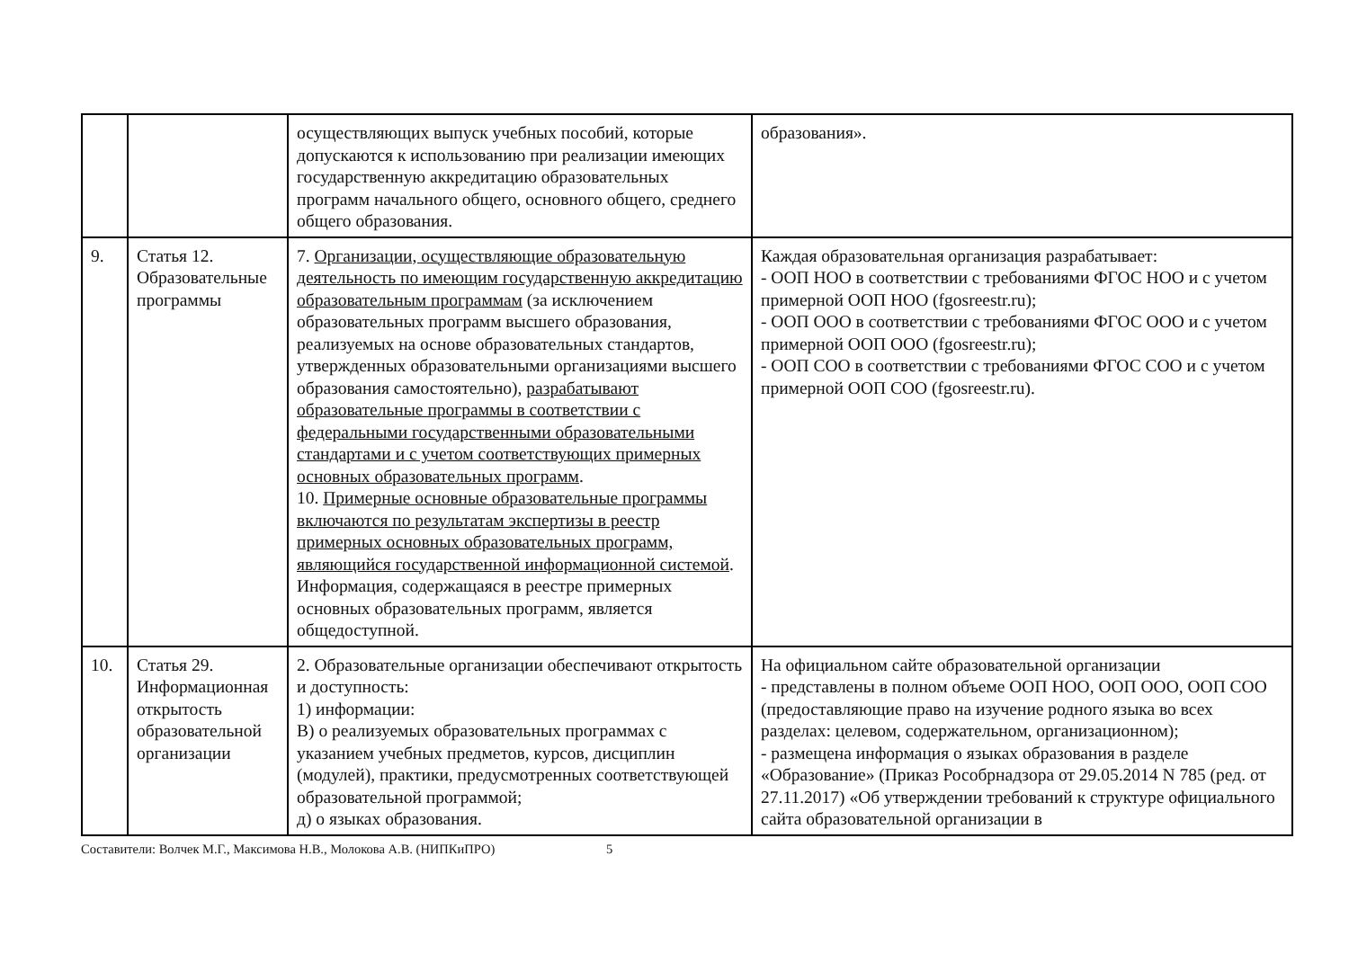| | | осуществляющих выпуск учебных пособий, которые допускаются к использованию при реализации имеющих государственную аккредитацию образовательных программ начального общего, основного общего, среднего общего образования. | образования». |
| 9. | Статья 12. Образовательные программы | 7. Организации, осуществляющие образовательную деятельность по имеющим государственную аккредитацию образовательным программам (за исключением образовательных программ высшего образования, реализуемых на основе образовательных стандартов, утвержденных образовательными организациями высшего образования самостоятельно), разрабатывают образовательные программы в соответствии с федеральными государственными образовательными стандартами и с учетом соответствующих примерных основных образовательных программ . 10. Примерные основные образовательные программы включаются по результатам экспертизы в реестр примерных основных образовательных программ, являющийся государственной информационной системой . Информация, содержащаяся в реестре примерных основных образовательных программ, является общедоступной. | Каждая образовательная организация разрабатывает: - ООП НОО в соответствии с требованиями ФГОС НОО и с учетом примерной ООП НОО (fgosreestr.ru); - ООП ООО в соответствии с требованиями ФГОС ООО и с учетом примерной ООП ООО (fgosreestr.ru); - ООП СОО в соответствии с требованиями ФГОС СОО и с учетом примерной ООП СОО (fgosreestr.ru). |
| 10. | Статья 29. Информационная открытость образовательной организации | 2. Образовательные организации обеспечивают открытость и доступность: 1) информации: В) о реализуемых образовательных программах с указанием учебных предметов, курсов, дисциплин (модулей), практики, предусмотренных соответствующей образовательной программой; д) о языках образования. | На официальном сайте образовательной организации - представлены в полном объеме ООП НОО, ООП ООО, ООП СОО (предоставляющие право на изучение родного языка во всех разделах: целевом, содержательном, организационном); - размещена информация о языках образования в разделе «Образование» (Приказ Рособрнадзора от 29.05.2014 N 785 (ред. от 27.11.2017) «Об утверждении требований к структуре официального сайта образовательной организации в |
Составители: Волчек М.Г., Максимова Н.В., Молокова А.В. (НИПКиПРО) 5